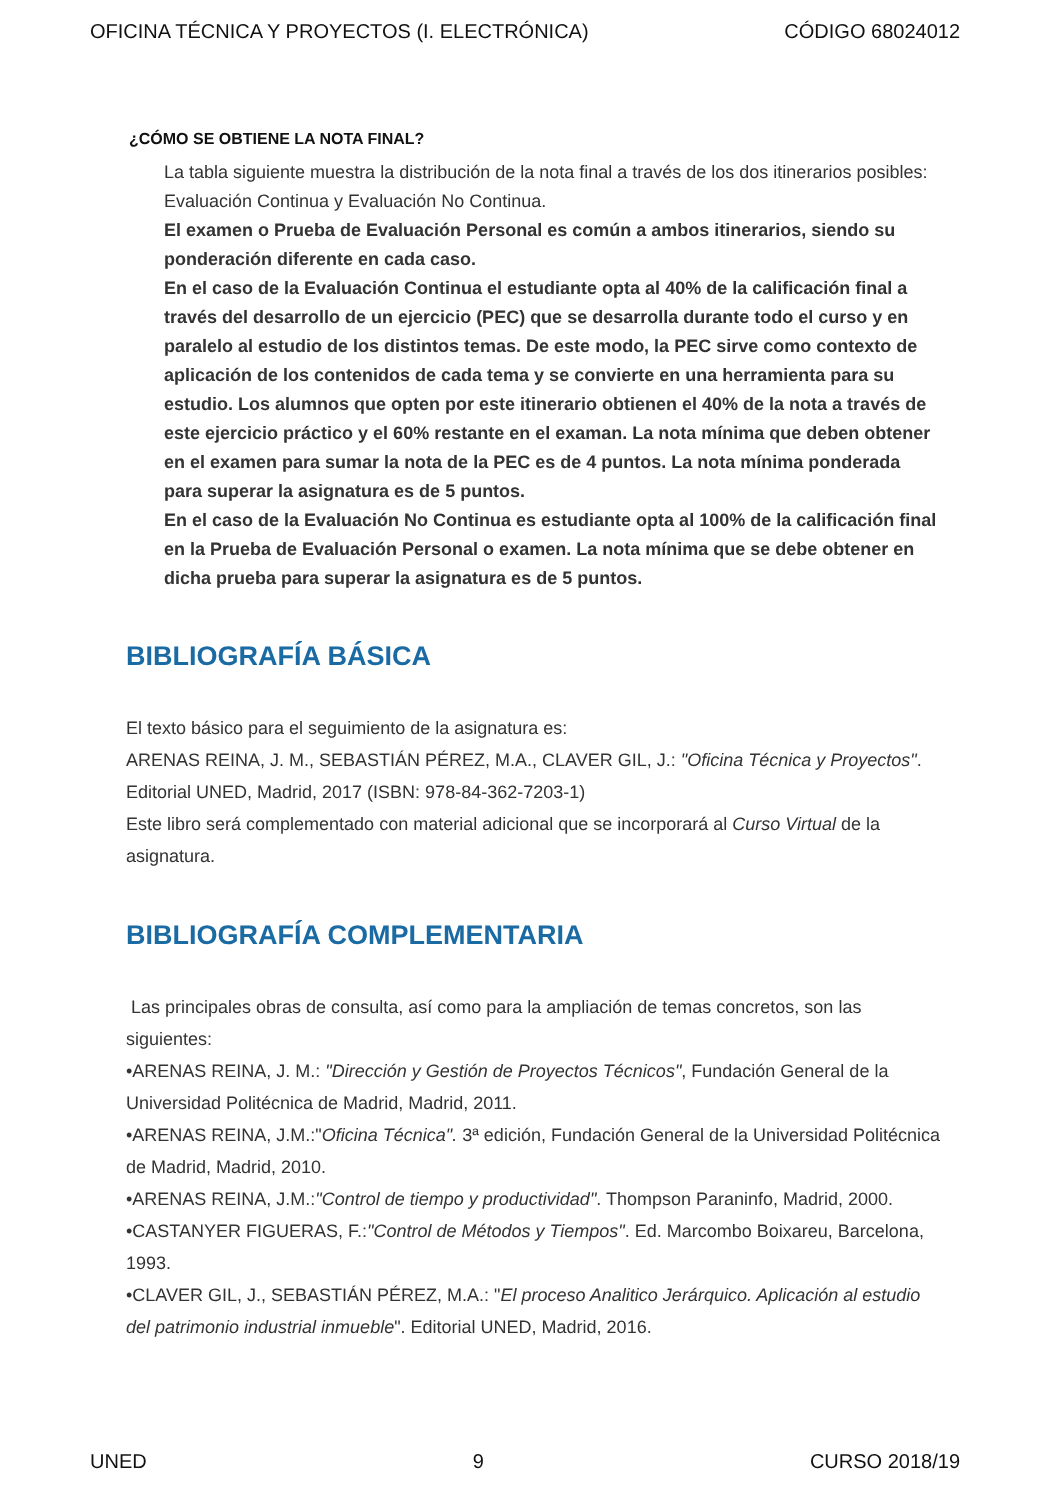OFICINA TÉCNICA Y PROYECTOS (I. ELECTRÓNICA) CÓDIGO 68024012
¿CÓMO SE OBTIENE LA NOTA FINAL?
La tabla siguiente muestra la distribución de la nota final a través de los dos itinerarios posibles: Evaluación Continua y Evaluación No Continua.
El examen o Prueba de Evaluación Personal es común a ambos itinerarios, siendo su ponderación diferente en cada caso.
En el caso de la Evaluación Continua el estudiante opta al 40% de la calificación final a través del desarrollo de un ejercicio (PEC) que se desarrolla durante todo el curso y en paralelo al estudio de los distintos temas. De este modo, la PEC sirve como contexto de aplicación de los contenidos de cada tema y se convierte en una herramienta para su estudio. Los alumnos que opten por este itinerario obtienen el 40% de la nota a través de este ejercicio práctico y el 60% restante en el examan. La nota mínima que deben obtener en el examen para sumar la nota de la PEC es de 4 puntos. La nota mínima ponderada para superar la asignatura es de 5 puntos.
En el caso de la Evaluación No Continua es estudiante opta al 100% de la calificación final en la Prueba de Evaluación Personal o examen. La nota mínima que se debe obtener en dicha prueba para superar la asignatura es de 5 puntos.
BIBLIOGRAFÍA BÁSICA
El texto básico para el seguimiento de la asignatura es:
ARENAS REINA, J. M., SEBASTIÁN PÉREZ, M.A., CLAVER GIL, J.: "Oficina Técnica y Proyectos". Editorial UNED, Madrid, 2017 (ISBN: 978-84-362-7203-1)
Este libro será complementado con material adicional que se incorporará al Curso Virtual de la asignatura.
BIBLIOGRAFÍA COMPLEMENTARIA
Las principales obras de consulta, así como para la ampliación de temas concretos, son las siguientes:
•ARENAS REINA, J. M.: "Dirección y Gestión de Proyectos Técnicos", Fundación General de la Universidad Politécnica de Madrid, Madrid, 2011.
•ARENAS REINA, J.M.:"Oficina Técnica". 3ª edición, Fundación General de la Universidad Politécnica de Madrid, Madrid, 2010.
•ARENAS REINA, J.M.:"Control de tiempo y productividad". Thompson Paraninfo, Madrid, 2000.
•CASTANYER FIGUERAS, F.:"Control de Métodos y Tiempos". Ed. Marcombo Boixareu, Barcelona, 1993.
•CLAVER GIL, J., SEBASTIÁN PÉREZ, M.A.: "El proceso Analitico Jerárquico. Aplicación al estudio del patrimonio industrial inmueble". Editorial UNED, Madrid, 2016.
UNED 9 CURSO 2018/19